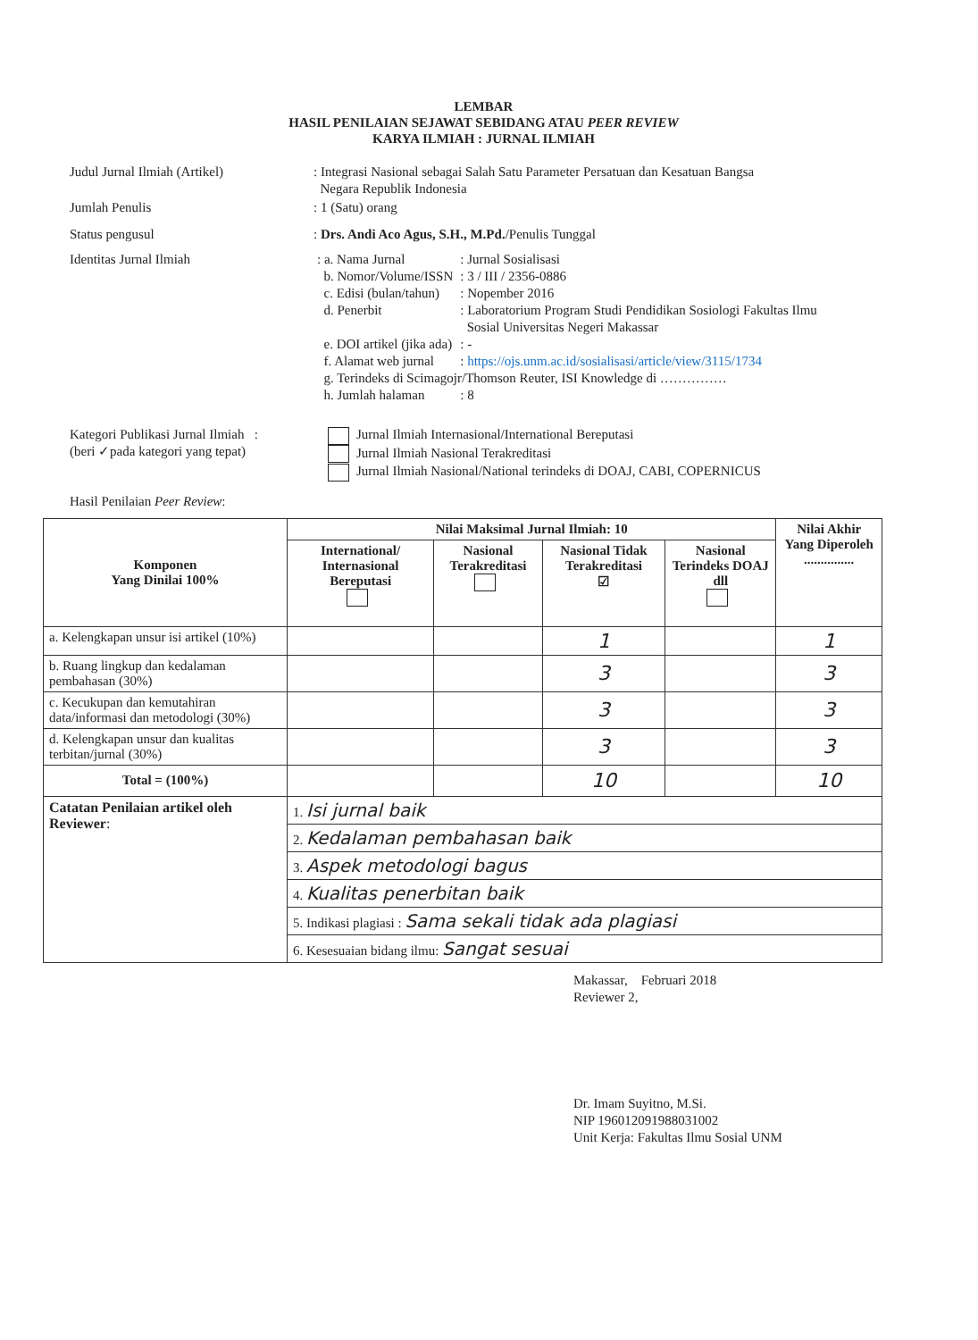LEMBAR
HASIL PENILAIAN SEJAWAT SEBIDANG ATAU PEER REVIEW
KARYA ILMIAH : JURNAL ILMIAH
| Judul Jurnal Ilmiah (Artikel) | : Integrasi Nasional sebagai Salah Satu Parameter Persatuan dan Kesatuan Bangsa Negara Republik Indonesia |
| Jumlah Penulis | : 1 (Satu) orang |
| Status pengusul | : Drs. Andi Aco Agus, S.H., M.Pd. /Penulis Tunggal |
| Identitas Jurnal Ilmiah | / : a. Nama Jurnal / : Jurnal Sosialisasi / / b. Nomor/Volume/ISSN / : 3 / III / 2356-0886 / / c. Edisi (bulan/tahun) / : Nopember 2016 / / d. Penerbit / : Laboratorium Program Studi Pendidikan Sosiologi Fakultas Ilmu Sosial Universitas Negeri Makassar / / e. DOI artikel (jika ada) / : - / / f. Alamat web jurnal / : https://ojs.unm.ac.id/sosialisasi/article/view/3115/1734 / / g. Terindeks di Scimagojr/Thomson Reuter, ISI Knowledge di …………… / / / h. Jumlah halaman / : 8 / |
| Kategori Publikasi Jurnal Ilmiah : (beri ✓pada kategori yang tepat) | Jurnal Ilmiah Internasional/International Bereputasi Jurnal Ilmiah Nasional Terakreditasi Jurnal Ilmiah Nasional/National terindeks di DOAJ, CABI, COPERNICUS |
| Hasil Penilaian Peer Review : | |
| Komponen Yang Dinilai 100% | Nilai Maksimal Jurnal Ilmiah: 10 | | | | Nilai Akhir Yang Diperoleh ............... |
| --- | --- | --- | --- | --- | --- |
| | International/ Internasional Bereputasi | Nasional Terakreditasi | Nasional Tidak Terakreditasi ☑ | Nasional Terindeks DOAJ dll | |
| a. Kelengkapan unsur isi artikel (10%) | | | 1 | | 1 |
| b. Ruang lingkup dan kedalaman pembahasan (30%) | | | 3 | | 3 |
| c. Kecukupan dan kemutahiran data/informasi dan metodologi (30%) | | | 3 | | 3 |
| d. Kelengkapan unsur dan kualitas terbitan/jurnal (30%) | | | 3 | | 3 |
| Total = (100%) | | | 10 | | 10 |
| Catatan Penilaian artikel oleh Reviewer : | 1. Isi jurnal baik | | | | |
| | 2. Kedalaman pembahasan baik | | | | |
| | 3. Aspek metodologi bagus | | | | |
| | 4. Kualitas penerbitan baik | | | | |
| | 5. Indikasi plagiasi : Sama sekali tidak ada plagiasi | | | | |
| | 6. Kesesuaian bidang ilmu: Sangat sesuai | | | | |
Makassar, Februari 2018
Reviewer 2,
Dr. Imam Suyitno, M.Si.
NIP 196012091988031002
Unit Kerja: Fakultas Ilmu Sosial UNM